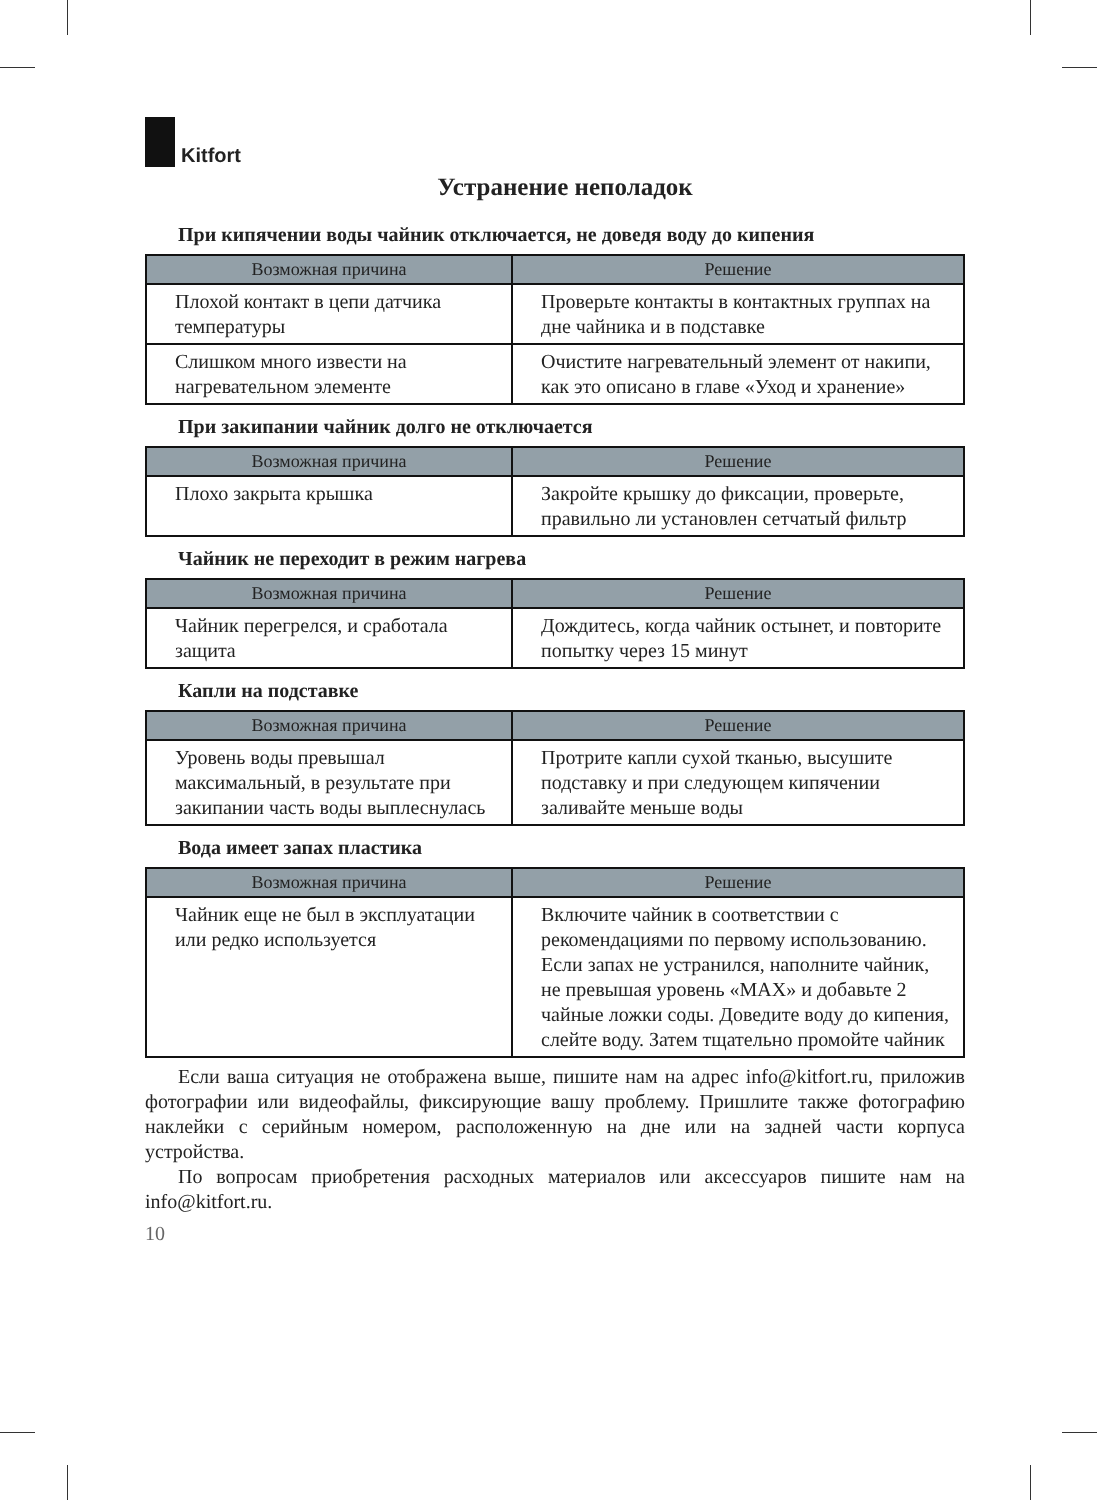Kitfort
Устранение неполадок
При кипячении воды чайник отключается, не доведя воду до кипения
| Возможная причина | Решение |
| --- | --- |
| Плохой контакт в цепи датчика температуры | Проверьте контакты в контактных группах на дне чайника и в подставке |
| Слишком много извести на нагревательном элементе | Очистите нагревательный элемент от накипи, как это описано в главе «Уход и хранение» |
При закипании чайник долго не отключается
| Возможная причина | Решение |
| --- | --- |
| Плохо закрыта крышка | Закройте крышку до фиксации, проверьте, правильно ли установлен сетчатый фильтр |
Чайник не переходит в режим нагрева
| Возможная причина | Решение |
| --- | --- |
| Чайник перегрелся, и сработала защита | Дождитесь, когда чайник остынет, и повторите попытку через 15 минут |
Капли на подставке
| Возможная причина | Решение |
| --- | --- |
| Уровень воды превышал максимальный, в результате при закипании часть воды выплеснулась | Протрите капли сухой тканью, высушите подставку и при следующем кипячении заливайте меньше воды |
Вода имеет запах пластика
| Возможная причина | Решение |
| --- | --- |
| Чайник еще не был в эксплуатации или редко используется | Включите чайник в соответствии с рекомендациями по первому использованию. Если запах не устранился, наполните чайник, не превышая уровень «MAX» и добавьте 2 чайные ложки соды. Доведите воду до кипения, слейте воду. Затем тщательно промойте чайник |
Если ваша ситуация не отображена выше, пишите нам на адрес info@kitfort.ru, приложив фотографии или видеофайлы, фиксирующие вашу проблему. Пришлите также фотографию наклейки с серийным номером, расположенную на дне или на задней части корпуса устройства.
По вопросам приобретения расходных материалов или аксессуаров пишите нам на info@kitfort.ru.
10